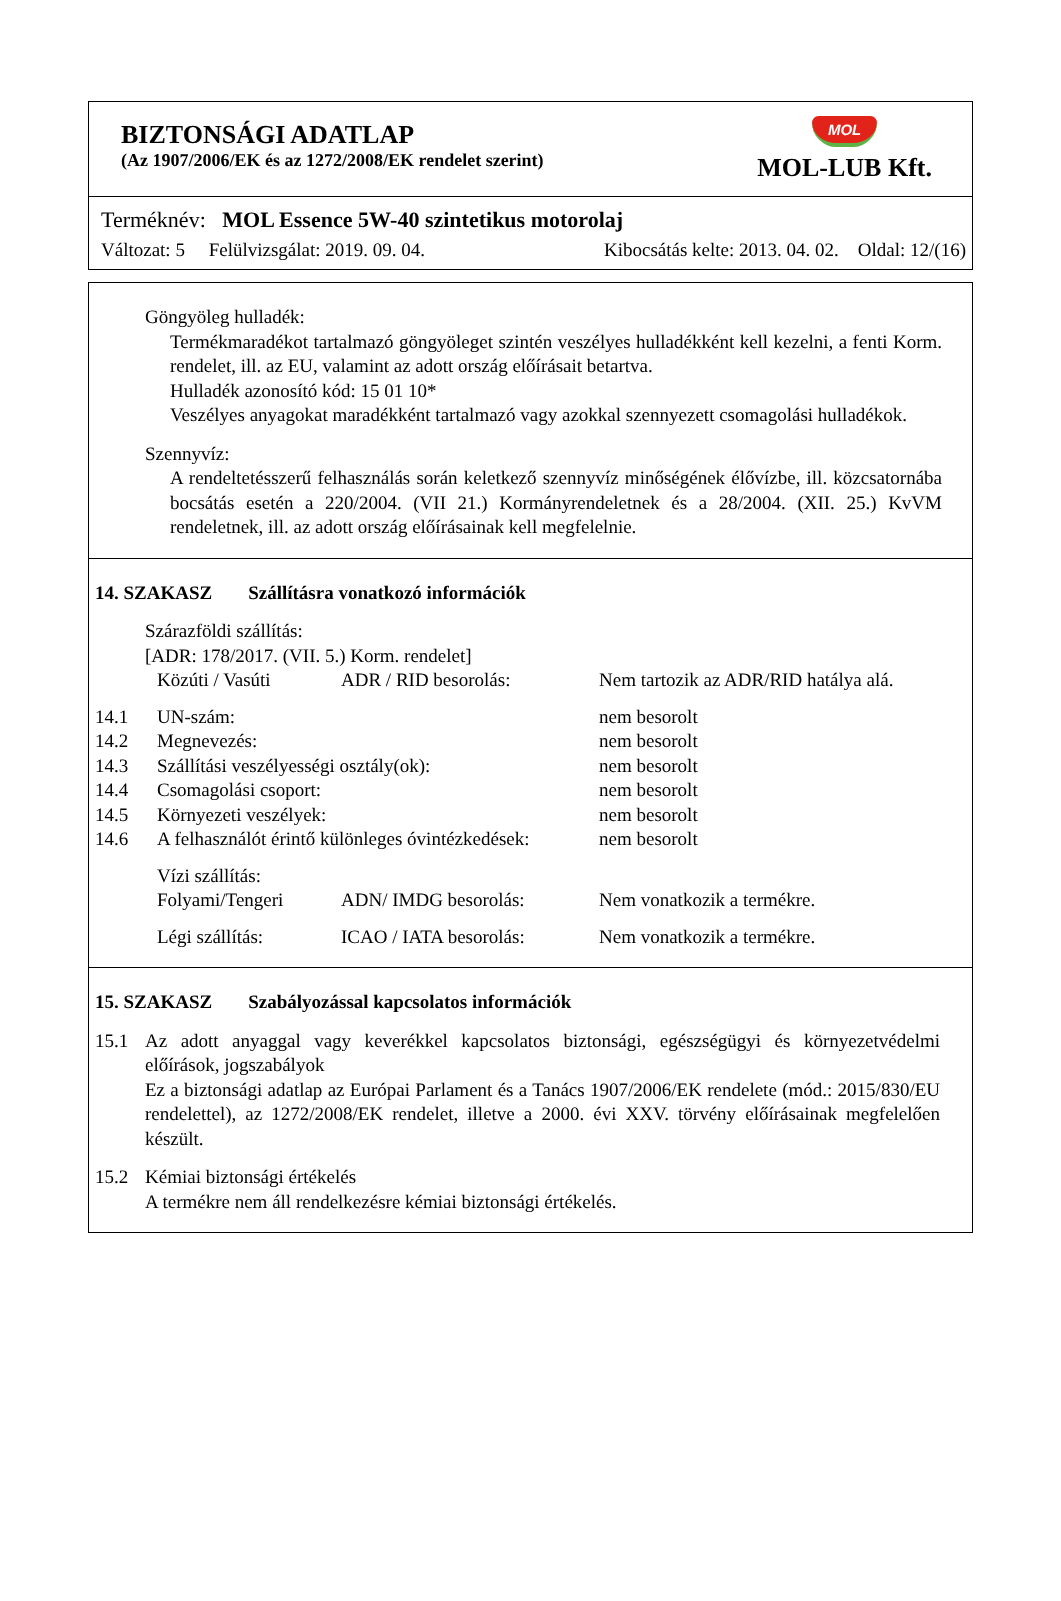BIZTONSÁGI ADATLAP
(Az 1907/2006/EK és az 1272/2008/EK rendelet szerint)
MOL
MOL-LUB Kft.
Terméknév: MOL Essence 5W-40 szintetikus motorolaj
Változat: 5 Felülvizsgálat: 2019. 09. 04. Kibocsátás kelte: 2013. 04. 02. Oldal: 12/(16)
Göngyöleg hulladék:
Termékmaradékot tartalmazó göngyöleget szintén veszélyes hulladékként kell kezelni, a fenti Korm. rendelet, ill. az EU, valamint az adott ország előírásait betartva.
Hulladék azonosító kód: 15 01 10*
Veszélyes anyagokat maradékként tartalmazó vagy azokkal szennyezett csomagolási hulladékok.
Szennyvíz:
A rendeltetésszerű felhasználás során keletkező szennyvíz minőségének élővízbe, ill. közcsatornába bocsátás esetén a 220/2004. (VII 21.) Kormányrendeletnek és a 28/2004. (XII. 25.) KvVM rendeletnek, ill. az adott ország előírásainak kell megfelelnie.
14. SZAKASZ Szállításra vonatkozó információk
Szárazföldi szállítás:
[ADR: 178/2017. (VII. 5.) Korm. rendelet]
| | Közúti / Vasúti | ADR / RID besorolás: | Nem tartozik az ADR/RID hatálya alá. |
| 14.1 | UN-szám: | | nem besorolt |
| 14.2 | Megnevezés: | | nem besorolt |
| 14.3 | Szállítási veszélyességi osztály(ok): | | nem besorolt |
| 14.4 | Csomagolási csoport: | | nem besorolt |
| 14.5 | Környezeti veszélyek: | | nem besorolt |
| 14.6 | A felhasználót érintő különleges óvintézkedések: | | nem besorolt |
| | Vízi szállítás: | | |
| | Folyami/Tengeri | ADN/ IMDG besorolás: | Nem vonatkozik a termékre. |
| | Légi szállítás: | ICAO / IATA besorolás: | Nem vonatkozik a termékre. |
15. SZAKASZ Szabályozással kapcsolatos információk
| 15.1 | Az adott anyaggal vagy keverékkel kapcsolatos biztonsági, egészségügyi és környezetvédelmi előírások, jogszabályok Ez a biztonsági adatlap az Európai Parlament és a Tanács 1907/2006/EK rendelete (mód.: 2015/830/EU rendelettel), az 1272/2008/EK rendelet, illetve a 2000. évi XXV. törvény előírásainak megfelelően készült. |
| 15.2 | Kémiai biztonsági értékelés A termékre nem áll rendelkezésre kémiai biztonsági értékelés. |